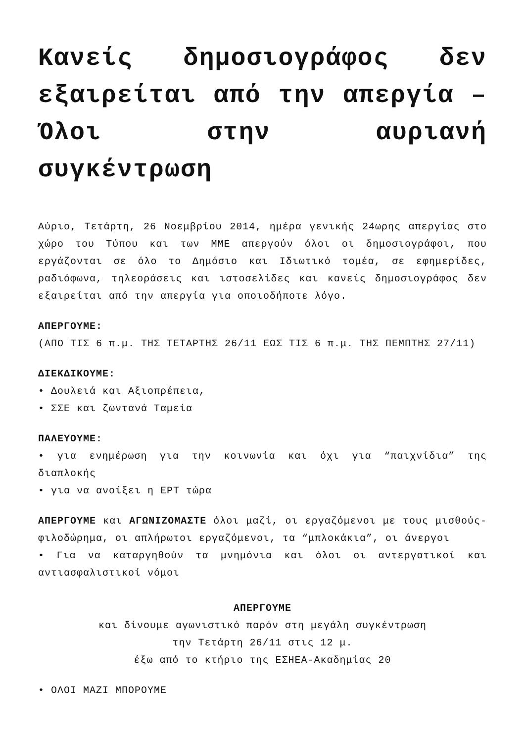Κανείς δημοσιογράφος δεν εξαιρείται από την απεργία – Όλοι στην αυριανή συγκέντρωση
Αύριο, Τετάρτη, 26 Νοεμβρίου 2014, ημέρα γενικής 24ωρης απεργίας στο χώρο του Τύπου και των ΜΜΕ απεργούν όλοι οι δημοσιογράφοι, που εργάζονται σε όλο το Δημόσιο και Ιδιωτικό τομέα, σε εφημερίδες, ραδιόφωνα, τηλεοράσεις και ιστοσελίδες και κανείς δημοσιογράφος δεν εξαιρείται από την απεργία για οποιοδήποτε λόγο.
ΑΠΕΡΓΟΥΜΕ:
(ΑΠΟ ΤΙΣ 6 π.μ. ΤΗΣ ΤΕΤΑΡΤΗΣ 26/11 ΕΩΣ ΤΙΣ 6 π.μ. ΤΗΣ ΠΕΜΠΤΗΣ 27/11)
ΔΙΕΚΔΙΚΟΥΜΕ:
• Δουλειά και Αξιοπρέπεια,
• ΣΣΕ και ζωντανά Ταμεία
ΠΑΛΕΥΟΥΜΕ:
• για ενημέρωση για την κοινωνία και όχι για “παιχνίδια” της διαπλοκής
• για να ανοίξει η ΕΡΤ τώρα
ΑΠΕΡΓΟΥΜΕ και ΑΓΩΝΙΖΟΜΑΣΤΕ όλοι μαζί, οι εργαζόμενοι με τους μισθούς-φιλοδώρημα, οι απλήρωτοι εργαζόμενοι, τα “μπλοκάκια”, οι άνεργοι
• Για να καταργηθούν τα μνημόνια και όλοι οι αντεργατικοί και αντιασφαλιστικοί νόμοι
ΑΠΕΡΓΟΥΜΕ
και δίνουμε αγωνιστικό παρόν στη μεγάλη συγκέντρωση
την Τετάρτη 26/11 στις 12 μ.
έξω από το κτήριο της ΕΣΗΕΑ-Ακαδημίας 20
• ΟΛΟΙ ΜΑΖΙ ΜΠΟΡΟΥΜΕ